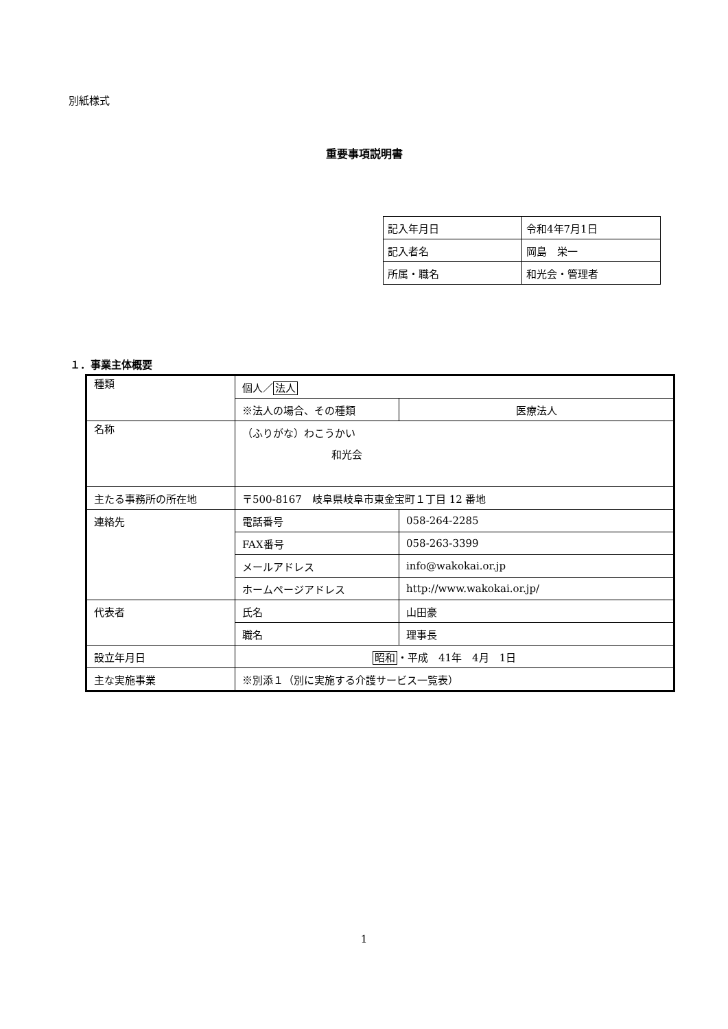別紙様式
重要事項説明書
| 記入年月日 | 令和4年7月1日 |
| 記入者名 | 岡島 栄一 |
| 所属・職名 | 和光会・管理者 |
１．事業主体概要
| 種類 | 個人／ 法人 | |
| | ※法人の場合、その種類 | 医療法人 |
| 名称 | （ふりがな）わこうかい 和光会 | |
| 主たる事務所の所在地 | 〒500-8167 岐阜県岐阜市東金宝町１丁目 12 番地 | |
| 連絡先 | 電話番号 | 058-264-2285 |
| | FAX番号 | 058-263-3399 |
| | メールアドレス | info@wakokai.or.jp |
| | ホームページアドレス | http://www.wakokai.or.jp/ |
| 代表者 | 氏名 | 山田豪 |
| | 職名 | 理事長 |
| 設立年月日 | 昭和 ・平成 41年 4月 1日 | |
| 主な実施事業 | ※別添１（別に実施する介護サービス一覧表） | |
1